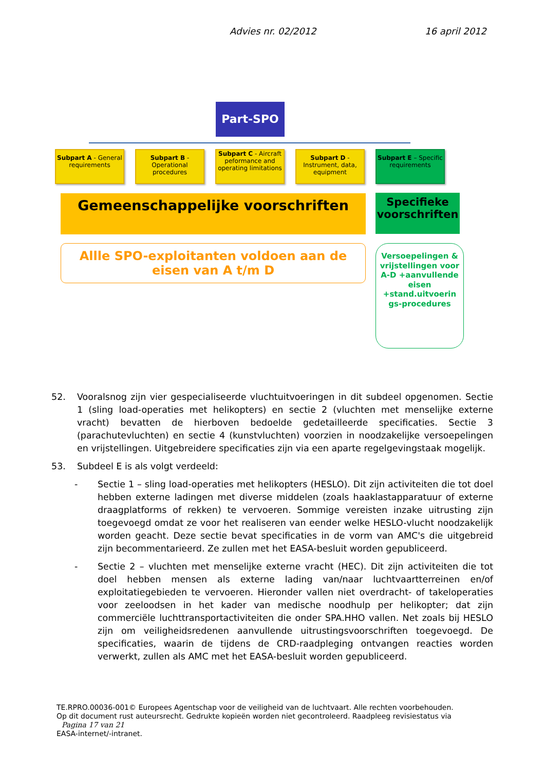Advies nr. 02/2012 16 april 2012
Part-SPO
Subpart A - General requirements
Subpart B - Operational procedures
Subpart C - Aircraft peformance and operating limitations
Subpart D - Instrument, data, equipment
Subpart E – Specific requirements
Gemeenschappelijke voorschriften
Specifieke voorschriften
Allle SPO-exploitanten voldoen aan de eisen van A t/m D
Versoepelingen & vrijstellingen voor A-D +aanvullende eisen +stand.uitvoerin gs-procedures
52. Vooralsnog zijn vier gespecialiseerde vluchtuitvoeringen in dit subdeel opgenomen. Sectie 1 (sling load-operaties met helikopters) en sectie 2 (vluchten met menselijke externe vracht) bevatten de hierboven bedoelde gedetailleerde specificaties. Sectie 3 (parachutevluchten) en sectie 4 (kunstvluchten) voorzien in noodzakelijke versoepelingen en vrijstellingen. Uitgebreidere specificaties zijn via een aparte regelgevingstaak mogelijk.
53. Subdeel E is als volgt verdeeld:
- Sectie 1 – sling load-operaties met helikopters (HESLO). Dit zijn activiteiten die tot doel hebben externe ladingen met diverse middelen (zoals haaklastapparatuur of externe draagplatforms of rekken) te vervoeren. Sommige vereisten inzake uitrusting zijn toegevoegd omdat ze voor het realiseren van eender welke HESLO-vlucht noodzakelijk worden geacht. Deze sectie bevat specificaties in de vorm van AMC's die uitgebreid zijn becommentarieerd. Ze zullen met het EASA-besluit worden gepubliceerd.
- Sectie 2 – vluchten met menselijke externe vracht (HEC). Dit zijn activiteiten die tot doel hebben mensen als externe lading van/naar luchtvaartterreinen en/of exploitatiegebieden te vervoeren. Hieronder vallen niet overdracht- of takeloperaties voor zeeloodsen in het kader van medische noodhulp per helikopter; dat zijn commerciële luchttransportactiviteiten die onder SPA.HHO vallen. Net zoals bij HESLO zijn om veiligheidsredenen aanvullende uitrustingsvoorschriften toegevoegd. De specificaties, waarin de tijdens de CRD-raadpleging ontvangen reacties worden verwerkt, zullen als AMC met het EASA-besluit worden gepubliceerd.
TE.RPRO.00036-001© Europees Agentschap voor de veiligheid van de luchtvaart. Alle rechten voorbehouden.
Op dit document rust auteursrecht. Gedrukte kopieën worden niet gecontroleerd. Raadpleeg revisiestatus via Pagina 17 van 21
EASA-internet/-intranet.